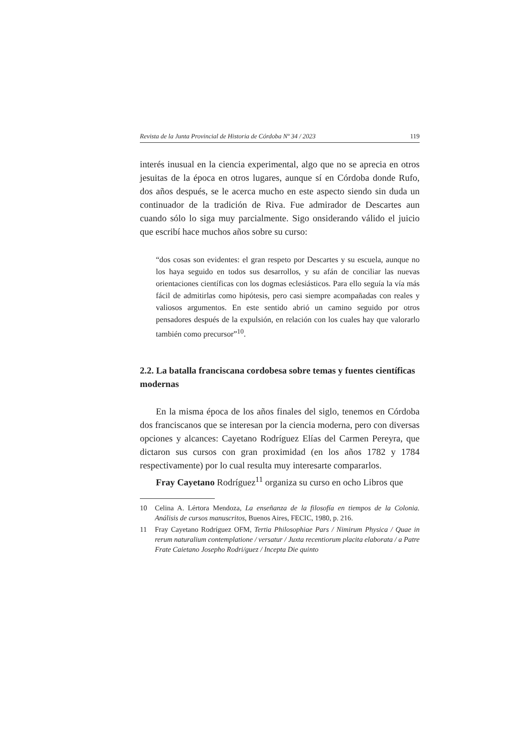Revista de la Junta Provincial de Historia de Córdoba Nº 34 / 2023 119
interés inusual en la ciencia experimental, algo que no se aprecia en otros jesuitas de la época en otros lugares, aunque sí en Córdoba donde Rufo, dos años después, se le acerca mucho en este aspecto siendo sin duda un continuador de la tradición de Riva. Fue admirador de Descartes aun cuando sólo lo siga muy parcialmente. Sigo onsiderando válido el juicio que escribí hace muchos años sobre su curso:
“dos cosas son evidentes: el gran respeto por Descartes y su escuela, aunque no los haya seguido en todos sus desarrollos, y su afán de conciliar las nuevas orientaciones científicas con los dogmas eclesiásticos. Para ello seguía la vía más fácil de admitirlas como hipótesis, pero casi siempre acompañadas con reales y valiosos argumentos. En este sentido abrió un camino seguido por otros pensadores después de la expulsión, en relación con los cuales hay que valorarlo también como precursor”<sup>10</sup>.
2.2. La batalla franciscana cordobesa sobre temas y fuentes científicas modernas
En la misma época de los años finales del siglo, tenemos en Córdoba dos franciscanos que se interesan por la ciencia moderna, pero con diversas opciones y alcances: Cayetano Rodríguez Elías del Carmen Pereyra, que dictaron sus cursos con gran proximidad (en los años 1782 y 1784 respectivamente) por lo cual resulta muy interesarte compararlos.
Fray Cayetano Rodríguez<sup>11</sup> organiza su curso en ocho Libros que
10 Celina A. Lértora Mendoza, La enseñanza de la filosofía en tiempos de la Colonia. Análisis de cursos manuscritos, Buenos Aires, FECIC, 1980, p. 216.
11 Fray Cayetano Rodríguez OFM, Tertia Philosophiae Pars / Nimirum Physica / Quae in rerum naturalium contemplatione / versatur / Juxta recentiorum placita elaborata / a Patre Frate Caietano Josepho Rodri/guez / Incepta Die quinto